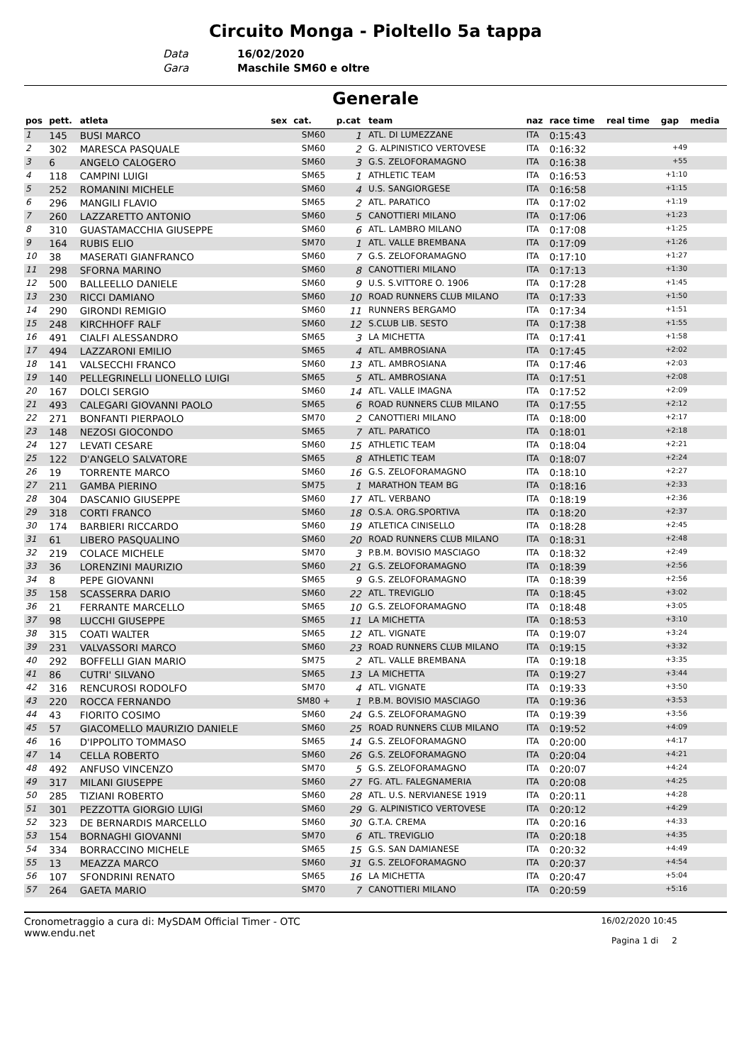Circuito Monga - Pioltello 5a tappa
Data 16/02/2020
Gara Maschile SM60 e oltre
Generale
| pos | pett. | atleta | sex | cat. | p.cat | team | naz | race time | real time | gap | media |
| --- | --- | --- | --- | --- | --- | --- | --- | --- | --- | --- | --- |
| 1 | 145 | BUSI MARCO | | SM60 | 1 | ATL. DI LUMEZZANE | ITA | 0:15:43 | | | |
| 2 | 302 | MARESCA PASQUALE | | SM60 | 2 | G. ALPINISTICO VERTOVESE | ITA | 0:16:32 | | +49 | |
| 3 | 6 | ANGELO CALOGERO | | SM60 | 3 | G.S. ZELOFORAMAGNO | ITA | 0:16:38 | | +55 | |
| 4 | 118 | CAMPINI LUIGI | | SM65 | 1 | ATHLETIC TEAM | ITA | 0:16:53 | | +1:10 | |
| 5 | 252 | ROMANINI MICHELE | | SM60 | 4 | U.S. SANGIORGESE | ITA | 0:16:58 | | +1:15 | |
| 6 | 296 | MANGILI FLAVIO | | SM65 | 2 | ATL. PARATICO | ITA | 0:17:02 | | +1:19 | |
| 7 | 260 | LAZZARETTO ANTONIO | | SM60 | 5 | CANOTTIERI MILANO | ITA | 0:17:06 | | +1:23 | |
| 8 | 310 | GUASTAMACCHIA GIUSEPPE | | SM60 | 6 | ATL. LAMBRO MILANO | ITA | 0:17:08 | | +1:25 | |
| 9 | 164 | RUBIS ELIO | | SM70 | 1 | ATL. VALLE BREMBANA | ITA | 0:17:09 | | +1:26 | |
| 10 | 38 | MASERATI GIANFRANCO | | SM60 | 7 | G.S. ZELOFORAMAGNO | ITA | 0:17:10 | | +1:27 | |
| 11 | 298 | SFORNA MARINO | | SM60 | 8 | CANOTTIERI MILANO | ITA | 0:17:13 | | +1:30 | |
| 12 | 500 | BALLEELLO DANIELE | | SM60 | 9 | U.S. S.VITTORE O. 1906 | ITA | 0:17:28 | | +1:45 | |
| 13 | 230 | RICCI DAMIANO | | SM60 | 10 | ROAD RUNNERS CLUB MILANO | ITA | 0:17:33 | | +1:50 | |
| 14 | 290 | GIRONDI REMIGIO | | SM60 | 11 | RUNNERS BERGAMO | ITA | 0:17:34 | | +1:51 | |
| 15 | 248 | KIRCHHOFF RALF | | SM60 | 12 | S.CLUB LIB. SESTO | ITA | 0:17:38 | | +1:55 | |
| 16 | 491 | CIALFI ALESSANDRO | | SM65 | 3 | LA MICHETTA | ITA | 0:17:41 | | +1:58 | |
| 17 | 494 | LAZZARONI EMILIO | | SM65 | 4 | ATL. AMBROSIANA | ITA | 0:17:45 | | +2:02 | |
| 18 | 141 | VALSECCHI FRANCO | | SM60 | 13 | ATL. AMBROSIANA | ITA | 0:17:46 | | +2:03 | |
| 19 | 140 | PELLEGRINELLI LIONELLO LUIGI | | SM65 | 5 | ATL. AMBROSIANA | ITA | 0:17:51 | | +2:08 | |
| 20 | 167 | DOLCI SERGIO | | SM60 | 14 | ATL. VALLE IMAGNA | ITA | 0:17:52 | | +2:09 | |
| 21 | 493 | CALEGARI GIOVANNI PAOLO | | SM65 | 6 | ROAD RUNNERS CLUB MILANO | ITA | 0:17:55 | | +2:12 | |
| 22 | 271 | BONFANTI PIERPAOLO | | SM70 | 2 | CANOTTIERI MILANO | ITA | 0:18:00 | | +2:17 | |
| 23 | 148 | NEZOSI GIOCONDO | | SM65 | 7 | ATL. PARATICO | ITA | 0:18:01 | | +2:18 | |
| 24 | 127 | LEVATI CESARE | | SM60 | 15 | ATHLETIC TEAM | ITA | 0:18:04 | | +2:21 | |
| 25 | 122 | D'ANGELO SALVATORE | | SM65 | 8 | ATHLETIC TEAM | ITA | 0:18:07 | | +2:24 | |
| 26 | 19 | TORRENTE MARCO | | SM60 | 16 | G.S. ZELOFORAMAGNO | ITA | 0:18:10 | | +2:27 | |
| 27 | 211 | GAMBA PIERINO | | SM75 | 1 | MARATHON TEAM BG | ITA | 0:18:16 | | +2:33 | |
| 28 | 304 | DASCANIO GIUSEPPE | | SM60 | 17 | ATL. VERBANO | ITA | 0:18:19 | | +2:36 | |
| 29 | 318 | CORTI FRANCO | | SM60 | 18 | O.S.A. ORG.SPORTIVA | ITA | 0:18:20 | | +2:37 | |
| 30 | 174 | BARBIERI RICCARDO | | SM60 | 19 | ATLETICA CINISELLO | ITA | 0:18:28 | | +2:45 | |
| 31 | 61 | LIBERO PASQUALINO | | SM60 | 20 | ROAD RUNNERS CLUB MILANO | ITA | 0:18:31 | | +2:48 | |
| 32 | 219 | COLACE MICHELE | | SM70 | 3 | P.B.M. BOVISIO MASCIAGO | ITA | 0:18:32 | | +2:49 | |
| 33 | 36 | LORENZINI MAURIZIO | | SM60 | 21 | G.S. ZELOFORAMAGNO | ITA | 0:18:39 | | +2:56 | |
| 34 | 8 | PEPE GIOVANNI | | SM65 | 9 | G.S. ZELOFORAMAGNO | ITA | 0:18:39 | | +2:56 | |
| 35 | 158 | SCASSERRA DARIO | | SM60 | 22 | ATL. TREVIGLIO | ITA | 0:18:45 | | +3:02 | |
| 36 | 21 | FERRANTE MARCELLO | | SM65 | 10 | G.S. ZELOFORAMAGNO | ITA | 0:18:48 | | +3:05 | |
| 37 | 98 | LUCCHI GIUSEPPE | | SM65 | 11 | LA MICHETTA | ITA | 0:18:53 | | +3:10 | |
| 38 | 315 | COATI WALTER | | SM65 | 12 | ATL. VIGNATE | ITA | 0:19:07 | | +3:24 | |
| 39 | 231 | VALVASSORI MARCO | | SM60 | 23 | ROAD RUNNERS CLUB MILANO | ITA | 0:19:15 | | +3:32 | |
| 40 | 292 | BOFFELLI GIAN MARIO | | SM75 | 2 | ATL. VALLE BREMBANA | ITA | 0:19:18 | | +3:35 | |
| 41 | 86 | CUTRI' SILVANO | | SM65 | 13 | LA MICHETTA | ITA | 0:19:27 | | +3:44 | |
| 42 | 316 | RENCUROSI RODOLFO | | SM70 | 4 | ATL. VIGNATE | ITA | 0:19:33 | | +3:50 | |
| 43 | 220 | ROCCA FERNANDO | | SM80 + | 1 | P.B.M. BOVISIO MASCIAGO | ITA | 0:19:36 | | +3:53 | |
| 44 | 43 | FIORITO COSIMO | | SM60 | 24 | G.S. ZELOFORAMAGNO | ITA | 0:19:39 | | +3:56 | |
| 45 | 57 | GIACOMELLO MAURIZIO DANIELE | | SM60 | 25 | ROAD RUNNERS CLUB MILANO | ITA | 0:19:52 | | +4:09 | |
| 46 | 16 | D'IPPOLITO TOMMASO | | SM65 | 14 | G.S. ZELOFORAMAGNO | ITA | 0:20:00 | | +4:17 | |
| 47 | 14 | CELLA ROBERTO | | SM60 | 26 | G.S. ZELOFORAMAGNO | ITA | 0:20:04 | | +4:21 | |
| 48 | 492 | ANFUSO VINCENZO | | SM70 | 5 | G.S. ZELOFORAMAGNO | ITA | 0:20:07 | | +4:24 | |
| 49 | 317 | MILANI GIUSEPPE | | SM60 | 27 | FG. ATL. FALEGNAMERIA | ITA | 0:20:08 | | +4:25 | |
| 50 | 285 | TIZIANI ROBERTO | | SM60 | 28 | ATL. U.S. NERVIANESE 1919 | ITA | 0:20:11 | | +4:28 | |
| 51 | 301 | PEZZOTTA GIORGIO LUIGI | | SM60 | 29 | G. ALPINISTICO VERTOVESE | ITA | 0:20:12 | | +4:29 | |
| 52 | 323 | DE BERNARDIS MARCELLO | | SM60 | 30 | G.T.A. CREMA | ITA | 0:20:16 | | +4:33 | |
| 53 | 154 | BORNAGHI GIOVANNI | | SM70 | 6 | ATL. TREVIGLIO | ITA | 0:20:18 | | +4:35 | |
| 54 | 334 | BORRACCINO MICHELE | | SM65 | 15 | G.S. SAN DAMIANESE | ITA | 0:20:32 | | +4:49 | |
| 55 | 13 | MEAZZA MARCO | | SM60 | 31 | G.S. ZELOFORAMAGNO | ITA | 0:20:37 | | +4:54 | |
| 56 | 107 | SFONDRINI RENATO | | SM65 | 16 | LA MICHETTA | ITA | 0:20:47 | | +5:04 | |
| 57 | 264 | GAETA MARIO | | SM70 | 7 | CANOTTIERI MILANO | ITA | 0:20:59 | | +5:16 | |
Cronometraggio a cura di: MySDAM Official Timer - OTC
www.endu.net
16/02/2020 10:45
Pagina 1 di 2